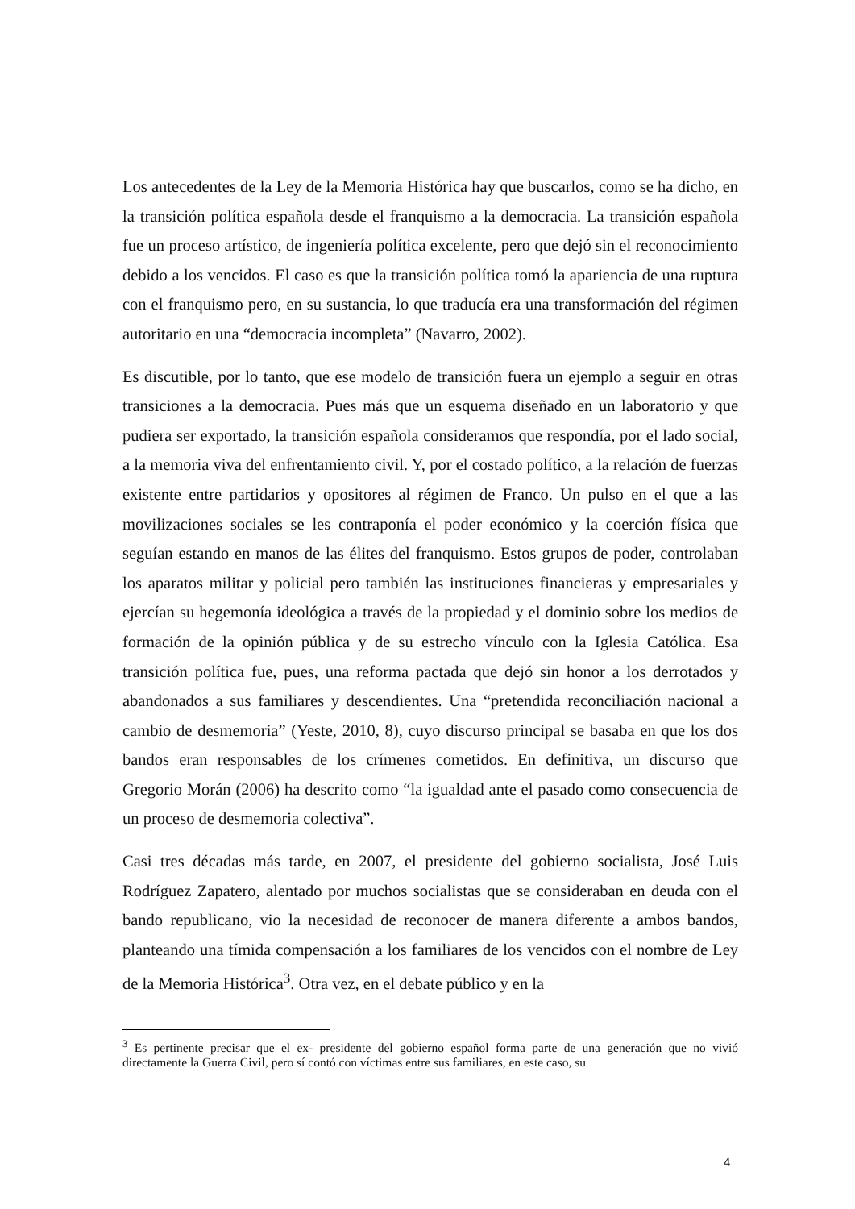Los antecedentes de la Ley de la Memoria Histórica hay que buscarlos, como se ha dicho, en la transición política española desde el franquismo a la democracia. La transición española fue un proceso artístico, de ingeniería política excelente, pero que dejó sin el reconocimiento debido a los vencidos. El caso es que la transición política tomó la apariencia de una ruptura con el franquismo pero, en su sustancia, lo que traducía era una transformación del régimen autoritario en una “democracia incompleta” (Navarro, 2002).
Es discutible, por lo tanto, que ese modelo de transición fuera un ejemplo a seguir en otras transiciones a la democracia. Pues más que un esquema diseñado en un laboratorio y que pudiera ser exportado, la transición española consideramos que respondía, por el lado social, a la memoria viva del enfrentamiento civil. Y, por el costado político, a la relación de fuerzas existente entre partidarios y opositores al régimen de Franco. Un pulso en el que a las movilizaciones sociales se les contraponía el poder económico y la coerción física que seguían estando en manos de las élites del franquismo. Estos grupos de poder, controlaban los aparatos militar y policial pero también las instituciones financieras y empresariales y ejercían su hegemonía ideológica a través de la propiedad y el dominio sobre los medios de formación de la opinión pública y de su estrecho vínculo con la Iglesia Católica. Esa transición política fue, pues, una reforma pactada que dejó sin honor a los derrotados y abandonados a sus familiares y descendientes. Una “pretendida reconciliación nacional a cambio de desmemoria” (Yeste, 2010, 8), cuyo discurso principal se basaba en que los dos bandos eran responsables de los crímenes cometidos. En definitiva, un discurso que Gregorio Morán (2006) ha descrito como “la igualdad ante el pasado como consecuencia de un proceso de desmemoria colectiva”.
Casi tres décadas más tarde, en 2007, el presidente del gobierno socialista, José Luis Rodríguez Zapatero, alentado por muchos socialistas que se consideraban en deuda con el bando republicano, vio la necesidad de reconocer de manera diferente a ambos bandos, planteando una tímida compensación a los familiares de los vencidos con el nombre de Ley de la Memoria Histórica<sup>3</sup>. Otra vez, en el debate público y en la
<sup>3</sup> Es pertinente precisar que el ex- presidente del gobierno español forma parte de una generación que no vivió directamente la Guerra Civil, pero sí contó con víctimas entre sus familiares, en este caso, su
4